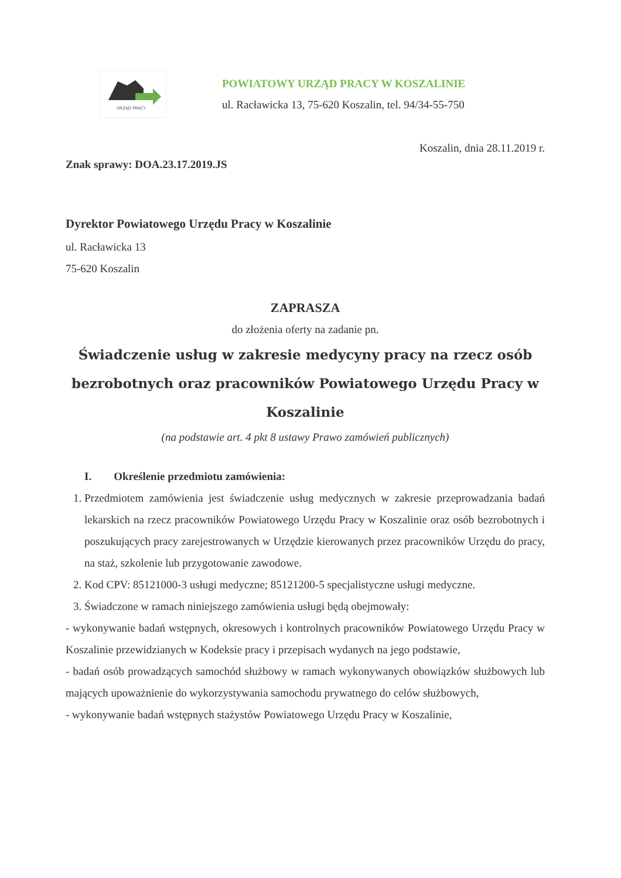URZĄD PRACY
POWIATOWY URZĄD PRACY W KOSZALINIE
ul. Racławicka 13, 75-620 Koszalin, tel. 94/34-55-750
Koszalin, dnia 28.11.2019 r.
Znak sprawy: DOA.23.17.2019.JS
Dyrektor Powiatowego Urzędu Pracy w Koszalinie
ul. Racławicka 13
75-620 Koszalin
ZAPRASZA
do złożenia oferty na zadanie pn.
Świadczenie usług w zakresie medycyny pracy na rzecz osób bezrobotnych oraz pracowników Powiatowego Urzędu Pracy w Koszalinie
(na podstawie art. 4 pkt 8 ustawy Prawo zamówień publicznych)
I. Określenie przedmiotu zamówienia:
1. Przedmiotem zamówienia jest świadczenie usług medycznych w zakresie przeprowadzania badań lekarskich na rzecz pracowników Powiatowego Urzędu Pracy w Koszalinie oraz osób bezrobotnych i poszukujących pracy zarejestrowanych w Urzędzie kierowanych przez pracowników Urzędu do pracy, na staż, szkolenie lub przygotowanie zawodowe.
2. Kod CPV: 85121000-3 usługi medyczne; 85121200-5 specjalistyczne usługi medyczne.
3. Świadczone w ramach niniejszego zamówienia usługi będą obejmowały:
- wykonywanie badań wstępnych, okresowych i kontrolnych pracowników Powiatowego Urzędu Pracy w Koszalinie przewidzianych w Kodeksie pracy i przepisach wydanych na jego podstawie,
- badań osób prowadzących samochód służbowy w ramach wykonywanych obowiązków służbowych lub mających upoważnienie do wykorzystywania samochodu prywatnego do celów służbowych,
- wykonywanie badań wstępnych stażystów Powiatowego Urzędu Pracy w Koszalinie,